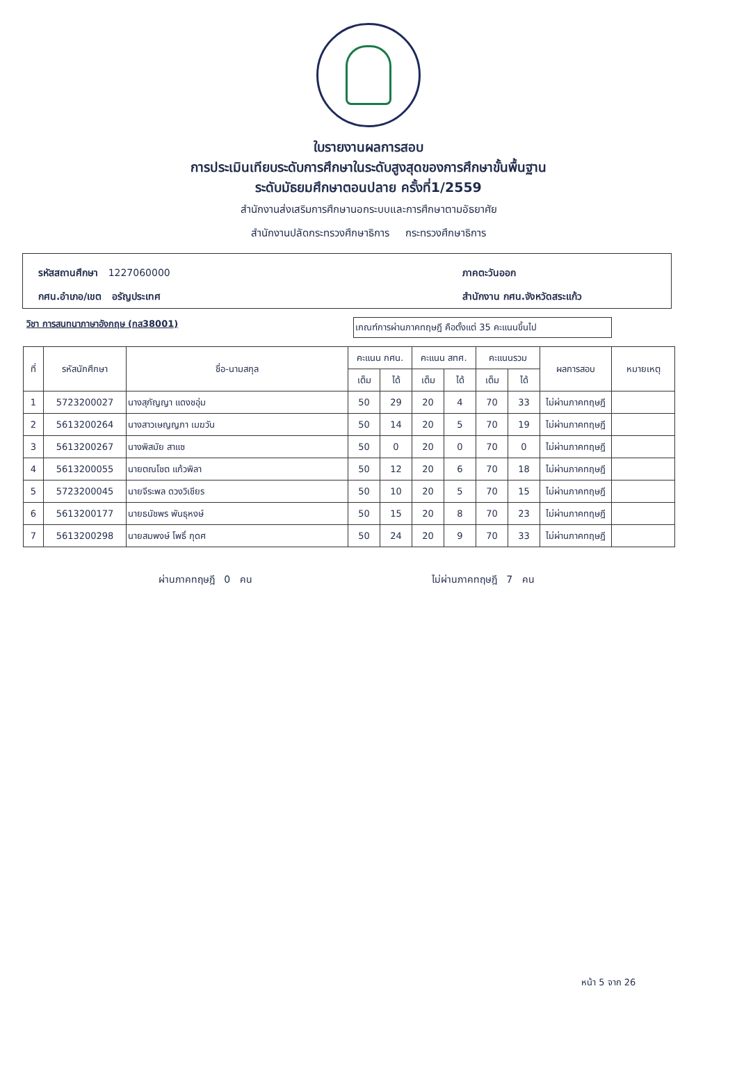ใบรายงานผลการสอบ
การประเมินเทียบระดับการศึกษาในระดับสูงสุดของการศึกษาขั้นพื้นฐาน
ระดับมัธยมศึกษาตอนปลาย ครั้งที่1/2559
สำนักงานส่งเสริมการศึกษานอกระบบและการศึกษาตามอัธยาศัย
สำนักงานปลัดกระทรวงศึกษาธิการ กระทรวงศึกษาธิการ
รหัสสถานศึกษา 1227060000
ภาคตะวันออก
กศน.อำเภอ/เขต อรัญประเทศ
สำนักงาน กศน.จังหวัดสระแก้ว
วิชา การสนทนาภาษาอังกฤษ (กส38001)
เกณฑ์การผ่านภาคทฤษฎี คือตั้งแต่ 35 คะแนนขึ้นไป
| ที่ | รหัสนักศึกษา | ชื่อ-นามสกุล | คะแนน กศน. | | คะแนน สทศ. | | คะแนนรวม | | ผลการสอบ | หมายเหตุ |
| --- | --- | --- | --- | --- | --- | --- | --- | --- | --- | --- |
| | | | เต็ม | ได้ | เต็ม | ได้ | เต็ม | ได้ | | |
| 1 | 5723200027 | นางสุกัญญา แดงชอุ่ม | 50 | 29 | 20 | 4 | 70 | 33 | ไม่ผ่านภาคทฤษฎี | |
| 2 | 5613200264 | นางสาวเษญญภา เมฆวัน | 50 | 14 | 20 | 5 | 70 | 19 | ไม่ผ่านภาคทฤษฎี | |
| 3 | 5613200267 | นางพิสมัย สาแซ | 50 | 0 | 20 | 0 | 70 | 0 | ไม่ผ่านภาคทฤษฎี | |
| 4 | 5613200055 | นายตณโชต แก้วพิลา | 50 | 12 | 20 | 6 | 70 | 18 | ไม่ผ่านภาคทฤษฎี | |
| 5 | 5723200045 | นายจีระพล ดวงวิเชียร | 50 | 10 | 20 | 5 | 70 | 15 | ไม่ผ่านภาคทฤษฎี | |
| 6 | 5613200177 | นายธนัชพร พันธุหงษ์ | 50 | 15 | 20 | 8 | 70 | 23 | ไม่ผ่านภาคทฤษฎี | |
| 7 | 5613200298 | นายสมพงษ์ โพธิ์ กุดศ | 50 | 24 | 20 | 9 | 70 | 33 | ไม่ผ่านภาคทฤษฎี | |
ผ่านภาคทฤษฎี 0 คน ไม่ผ่านภาคทฤษฎี 7 คน
หน้า 5 จาก 26